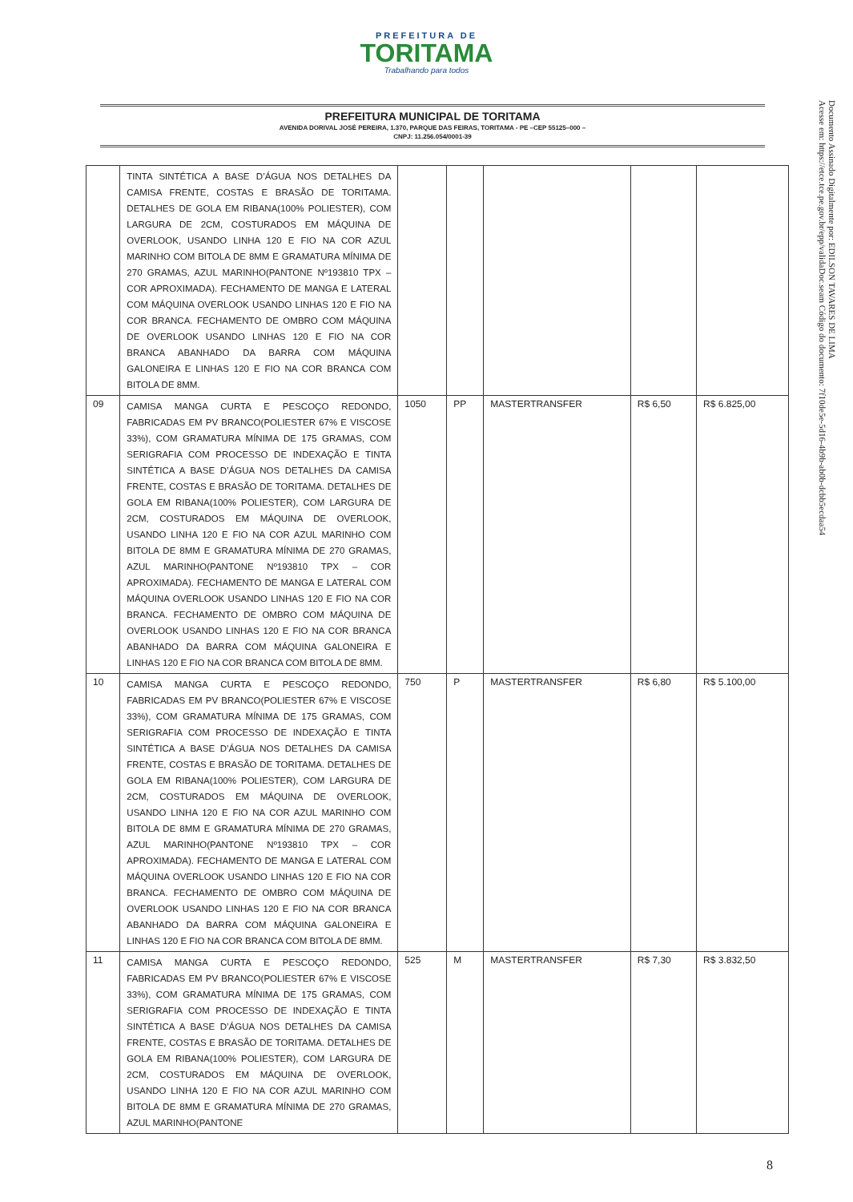PREFEITURA DE
TORITAMA
Trabalhando para todos
Documento Assinado Digitalmente por: EDILSON TAVARES DE LIMA
Acesse em: https://etce.tce.pe.gov.br/epp/validaDoc.seam Código do documento: 7f10de5e-5d16-4b9b-ab0b-dcbb5ecdaa54
PREFEITURA MUNICIPAL DE TORITAMA
AVENIDA DORIVAL JOSÉ PEREIRA, 1.370, PARQUE DAS FEIRAS, TORITAMA - PE –CEP 55125–000 –
CNPJ: 11.256.054/0001-39
| | TINTA SINTÉTICA A BASE D’ÁGUA NOS DETALHES DA CAMISA FRENTE, COSTAS E BRASÃO DE TORITAMA. DETALHES DE GOLA EM RIBANA(100% POLIESTER), COM LARGURA DE 2CM, COSTURADOS EM MÁQUINA DE OVERLOOK, USANDO LINHA 120 E FIO NA COR AZUL MARINHO COM BITOLA DE 8MM E GRAMATURA MÍNIMA DE 270 GRAMAS, AZUL MARINHO(PANTONE Nº193810 TPX – COR APROXIMADA). FECHAMENTO DE MANGA E LATERAL COM MÁQUINA OVERLOOK USANDO LINHAS 120 E FIO NA COR BRANCA. FECHAMENTO DE OMBRO COM MÁQUINA DE OVERLOOK USANDO LINHAS 120 E FIO NA COR BRANCA ABANHADO DA BARRA COM MÁQUINA GALONEIRA E LINHAS 120 E FIO NA COR BRANCA COM BITOLA DE 8MM. | | | | | |
| 09 | CAMISA MANGA CURTA E PESCOÇO REDONDO, FABRICADAS EM PV BRANCO(POLIESTER 67% E VISCOSE 33%), COM GRAMATURA MÍNIMA DE 175 GRAMAS, COM SERIGRAFIA COM PROCESSO DE INDEXAÇÃO E TINTA SINTÉTICA A BASE D’ÁGUA NOS DETALHES DA CAMISA FRENTE, COSTAS E BRASÃO DE TORITAMA. DETALHES DE GOLA EM RIBANA(100% POLIESTER), COM LARGURA DE 2CM, COSTURADOS EM MÁQUINA DE OVERLOOK, USANDO LINHA 120 E FIO NA COR AZUL MARINHO COM BITOLA DE 8MM E GRAMATURA MÍNIMA DE 270 GRAMAS, AZUL MARINHO(PANTONE Nº193810 TPX – COR APROXIMADA). FECHAMENTO DE MANGA E LATERAL COM MÁQUINA OVERLOOK USANDO LINHAS 120 E FIO NA COR BRANCA. FECHAMENTO DE OMBRO COM MÁQUINA DE OVERLOOK USANDO LINHAS 120 E FIO NA COR BRANCA ABANHADO DA BARRA COM MÁQUINA GALONEIRA E LINHAS 120 E FIO NA COR BRANCA COM BITOLA DE 8MM. | 1050 | PP | MASTERTRANSFER | R$ 6,50 | R$ 6.825,00 |
| 10 | CAMISA MANGA CURTA E PESCOÇO REDONDO, FABRICADAS EM PV BRANCO(POLIESTER 67% E VISCOSE 33%), COM GRAMATURA MÍNIMA DE 175 GRAMAS, COM SERIGRAFIA COM PROCESSO DE INDEXAÇÃO E TINTA SINTÉTICA A BASE D’ÁGUA NOS DETALHES DA CAMISA FRENTE, COSTAS E BRASÃO DE TORITAMA. DETALHES DE GOLA EM RIBANA(100% POLIESTER), COM LARGURA DE 2CM, COSTURADOS EM MÁQUINA DE OVERLOOK, USANDO LINHA 120 E FIO NA COR AZUL MARINHO COM BITOLA DE 8MM E GRAMATURA MÍNIMA DE 270 GRAMAS, AZUL MARINHO(PANTONE Nº193810 TPX – COR APROXIMADA). FECHAMENTO DE MANGA E LATERAL COM MÁQUINA OVERLOOK USANDO LINHAS 120 E FIO NA COR BRANCA. FECHAMENTO DE OMBRO COM MÁQUINA DE OVERLOOK USANDO LINHAS 120 E FIO NA COR BRANCA ABANHADO DA BARRA COM MÁQUINA GALONEIRA E LINHAS 120 E FIO NA COR BRANCA COM BITOLA DE 8MM. | 750 | P | MASTERTRANSFER | R$ 6,80 | R$ 5.100,00 |
| 11 | CAMISA MANGA CURTA E PESCOÇO REDONDO, FABRICADAS EM PV BRANCO(POLIESTER 67% E VISCOSE 33%), COM GRAMATURA MÍNIMA DE 175 GRAMAS, COM SERIGRAFIA COM PROCESSO DE INDEXAÇÃO E TINTA SINTÉTICA A BASE D’ÁGUA NOS DETALHES DA CAMISA FRENTE, COSTAS E BRASÃO DE TORITAMA. DETALHES DE GOLA EM RIBANA(100% POLIESTER), COM LARGURA DE 2CM, COSTURADOS EM MÁQUINA DE OVERLOOK, USANDO LINHA 120 E FIO NA COR AZUL MARINHO COM BITOLA DE 8MM E GRAMATURA MÍNIMA DE 270 GRAMAS, AZUL MARINHO(PANTONE | 525 | M | MASTERTRANSFER | R$ 7,30 | R$ 3.832,50 |
8